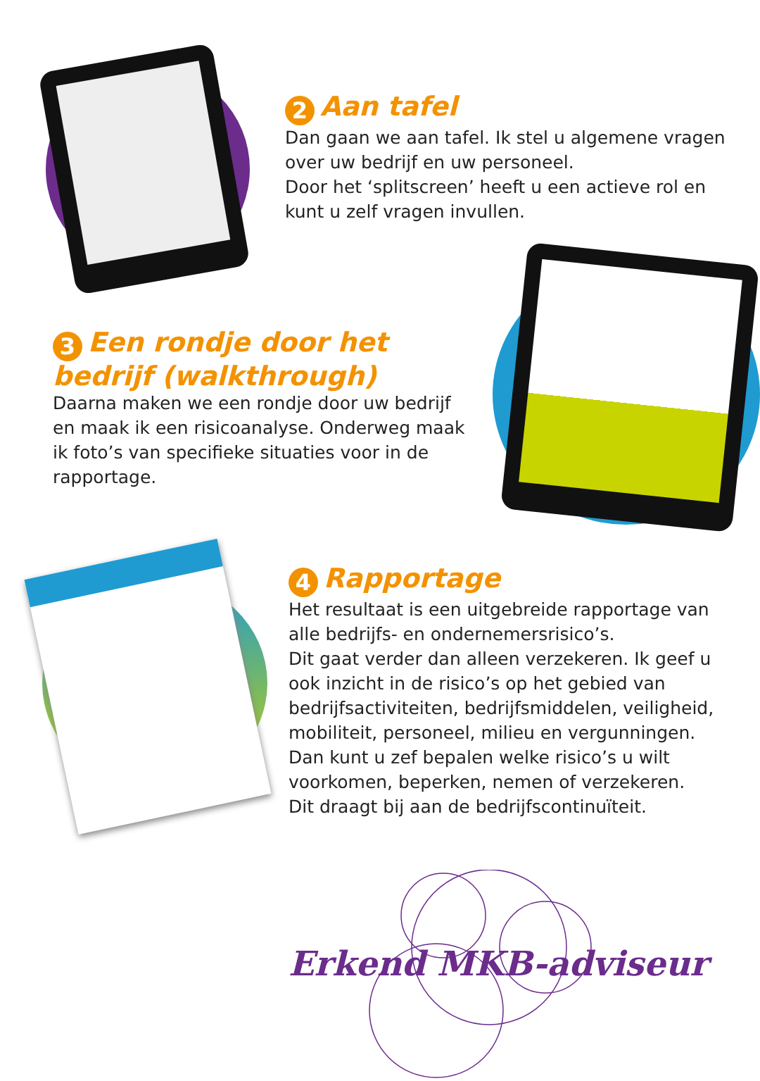2 Aan tafel
Dan gaan we aan tafel. Ik stel u algemene vragen over uw bedrijf en uw personeel.
Door het ‘splitscreen’ heeft u een actieve rol en kunt u zelf vragen invullen.
3 Een rondje door het bedrijf (walkthrough)
Daarna maken we een rondje door uw bedrijf en maak ik een risicoanalyse. Onderweg maak ik foto’s van specifieke situaties voor in de rapportage.
4 Rapportage
Het resultaat is een uitgebreide rapportage van alle bedrijfs- en ondernemersrisico’s.
Dit gaat verder dan alleen verzekeren. Ik geef u ook inzicht in de risico’s op het gebied van bedrijfsactiviteiten, bedrijfsmiddelen, veiligheid, mobiliteit, personeel, milieu en vergunningen. Dan kunt u zef bepalen welke risico’s u wilt voorkomen, beperken, nemen of verzekeren.
Dit draagt bij aan de bedrijfscontinuïteit.
Erkend MKB-adviseur